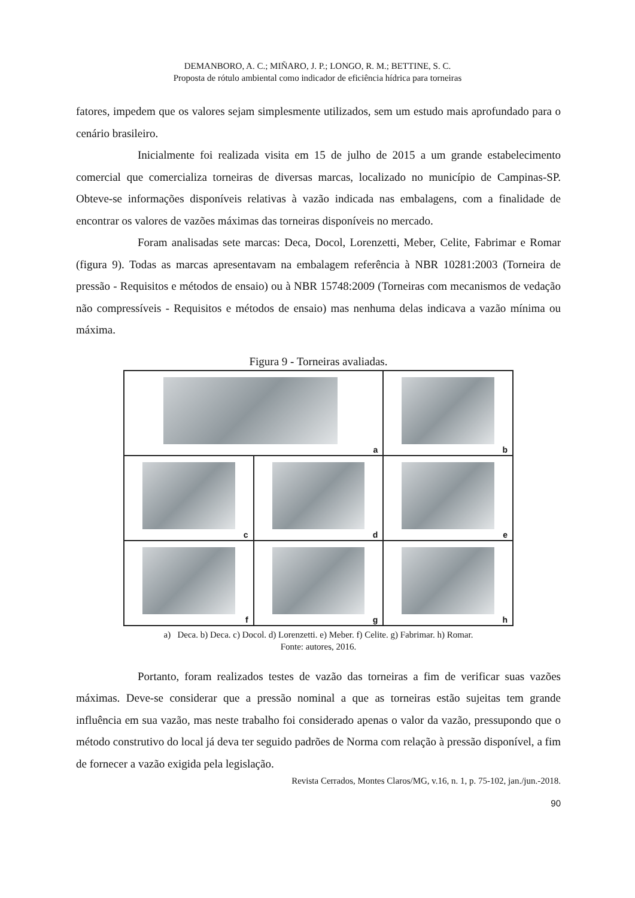DEMANBORO, A. C.; MIÑARO, J. P.; LONGO, R. M.; BETTINE, S. C.
Proposta de rótulo ambiental como indicador de eficiência hídrica para torneiras
fatores, impedem que os valores sejam simplesmente utilizados, sem um estudo mais aprofundado para o cenário brasileiro.
Inicialmente foi realizada visita em 15 de julho de 2015 a um grande estabelecimento comercial que comercializa torneiras de diversas marcas, localizado no município de Campinas-SP. Obteve-se informações disponíveis relativas à vazão indicada nas embalagens, com a finalidade de encontrar os valores de vazões máximas das torneiras disponíveis no mercado.
Foram analisadas sete marcas: Deca, Docol, Lorenzetti, Meber, Celite, Fabrimar e Romar (figura 9). Todas as marcas apresentavam na embalagem referência à NBR 10281:2003 (Torneira de pressão - Requisitos e métodos de ensaio) ou à NBR 15748:2009 (Torneiras com mecanismos de vedação não compressíveis - Requisitos e métodos de ensaio) mas nenhuma delas indicava a vazão mínima ou máxima.
Figura 9 - Torneiras avaliadas.
a
b
c
d
e
f
g
h
a) Deca. b) Deca. c) Docol. d) Lorenzetti. e) Meber. f) Celite. g) Fabrimar. h) Romar.
Fonte: autores, 2016.
Portanto, foram realizados testes de vazão das torneiras a fim de verificar suas vazões máximas. Deve-se considerar que a pressão nominal a que as torneiras estão sujeitas tem grande influência em sua vazão, mas neste trabalho foi considerado apenas o valor da vazão, pressupondo que o método construtivo do local já deva ter seguido padrões de Norma com relação à pressão disponível, a fim de fornecer a vazão exigida pela legislação.
Revista Cerrados, Montes Claros/MG, v.16, n. 1, p. 75-102, jan./jun.-2018.
90